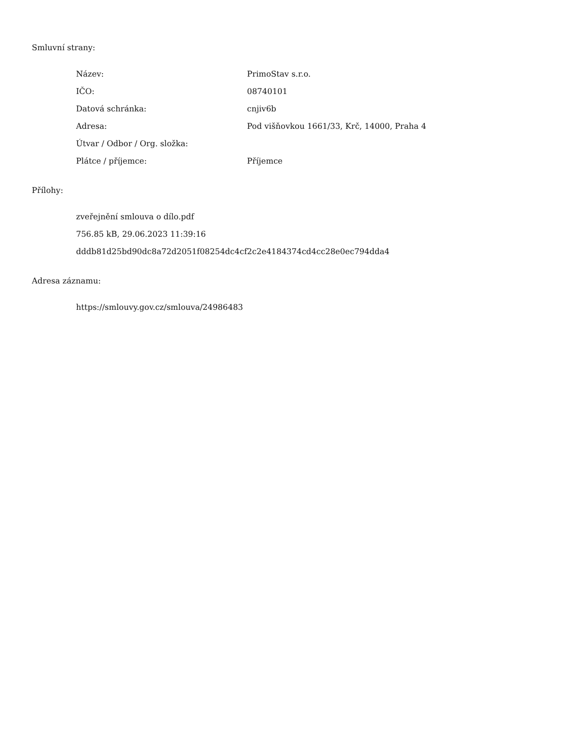Smluvní strany:
| Název: | PrimoStav s.r.o. |
| IČO: | 08740101 |
| Datová schránka: | cnjiv6b |
| Adresa: | Pod višňovkou 1661/33, Krč, 14000, Praha 4 |
| Útvar / Odbor / Org. složka: | |
| Plátce / příjemce: | Příjemce |
Přílohy:
zveřejnění smlouva o dílo.pdf
756.85 kB, 29.06.2023 11:39:16
dddb81d25bd90dc8a72d2051f08254dc4cf2c2e4184374cd4cc28e0ec794dda4
Adresa záznamu:
https://smlouvy.gov.cz/smlouva/24986483